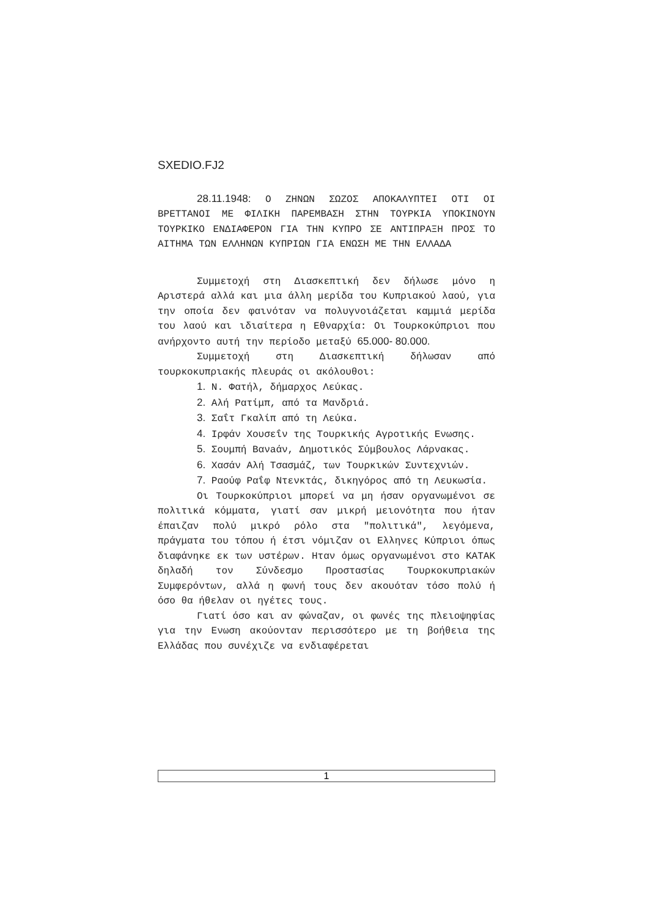SXEDIO.FJ2
28.11.1948: Ο ΖΗΝΩΝ ΣΩΖΟΣ ΑΠΟΚΑΛΥΠΤΕΙ ΟΤΙ ΟΙ ΒΡΕΤΤΑΝΟΙ ΜΕ ΦΙΛΙΚΗ ΠΑΡΕΜΒΑΣΗ ΣΤΗΝ ΤΟΥΡΚΙΑ ΥΠΟΚΙΝΟΥΝ ΤΟΥΡΚΙΚΟ ΕΝΔΙΑΦΕΡΟΝ ΓΙΑ ΤΗΝ ΚΥΠΡΟ ΣΕ ΑΝΤΙΠΡΑΞΗ ΠΡΟΣ ΤΟ ΑΙΤΗΜΑ ΤΩΝ ΕΛΛΗΝΩΝ ΚΥΠΡΙΩΝ ΓΙΑ ΕΝΩΣΗ ΜΕ ΤΗΝ ΕΛΛΑΔΑ
Συμμετοχή στη Διασκεπτική δεν δήλωσε μόνο η Αριστερά αλλά και μια άλλη μερίδα του Κυπριακού λαού, για την οποία δεν φαινόταν να πολυγνοιάζεται καμμιά μερίδα του λαού και ιδιαίτερα η Εθναρχία: Οι Τουρκοκύπριοι που ανήρχοντο αυτή την περίοδο μεταξύ 65.000- 80.000.
Συμμετοχή στη Διασκεπτική δήλωσαν από τουρκοκυπριακής πλευράς οι ακόλουθοι:
1. Ν. Φατήλ, δήμαρχος Λεύκας.
2. Αλή Ρατίμπ, από τα Μανδριά.
3. Σαΐτ Γκαλίπ από τη Λεύκα.
4. Ιρφάν Χουσεΐν της Τουρκικής Αγροτικής Ενωσης.
5. Σουμπή Βανaάν, Δημοτικός Σύμβουλος Λάρνακας.
6. Χασάν Αλή Τσασμάζ, των Τουρκικών Συντεχνιών.
7. Ραούφ Ραΐφ Ντενκτάς, δικηγόρος από τη Λευκωσία.
Οι Τουρκοκύπριοι μπορεί να μη ήσαν οργανωμένοι σε πολιτικά κόμματα, γιατί σαν μικρή μειονότητα που ήταν έπαιζαν πολύ μικρό ρόλο στα "πολιτικά", λεγόμενα, πράγματα του τόπου ή έτσι νόμιζαν οι Ελληνες Κύπριοι όπως διαφάνηκε εκ των υστέρων. Ηταν όμως οργανωμένοι στο ΚΑΤΑΚ δηλαδή τον Σύνδεσμο Προστασίας Τουρκοκυπριακών Συμφερόντων, αλλά η φωνή τους δεν ακουόταν τόσο πολύ ή όσο θα ήθελαν οι ηγέτες τους.
Γιατί όσο και αν φώναζαν, οι φωνές της πλειοψηφίας για την Ενωση ακούονταν περισσότερο με τη βοήθεια της Ελλάδας που συνέχιζε να ενδιαφέρεται
1